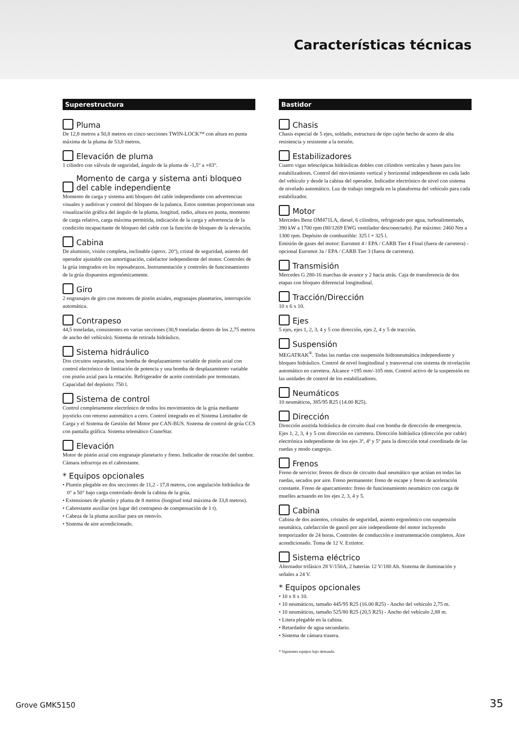Características técnicas
Superestructura
Pluma
De 12,8 metros a 50,8 metros en cinco secciones TWIN-LOCK™ con altura en punta máxima de la pluma de 53,8 metros.
Elevación de pluma
1 cilindro con válvula de seguridad, ángulo de la pluma de -1,5° a +83°.
Momento de carga y sistema anti bloqueo del cable independiente
Momento de carga y sistema anti bloqueo del cable independiente con advertencias visuales y auditivas y control del bloqueo de la palanca. Estos sistemas proporcionan una visualización gráfica del ángulo de la pluma, longitud, radio, altura en punta, momento de carga relativo, carga máxima permitida, indicación de la carga y advertencia de la condición incapacitante de bloqueo del cable con la función de bloqueo de la elevación.
Cabina
De aluminio, visión completa, inclinable (aprox. 20°), cristal de seguridad, asiento del operador ajustable con amortiguación, calefactor independiente del motor. Controles de la grúa integrados en los reposabrazos. Instrumentación y controles de funcionamiento de la grúa dispuestos ergonómicamente.
Giro
2 engranajes de giro con motores de pistón axiales, engranajes planetarios, interrupción automática.
Contrapeso
44,5 toneladas, consistentes en varias secciones (30,9 toneladas dentro de los 2,75 metros de ancho del vehículo). Sistema de retirada hidráulico.
Sistema hidráulico
Dos circuitos separados, una bomba de desplazamiento variable de pistón axial con control electrónico de limitación de potencia y una bomba de desplazamiento variable con pistón axial para la rotación. Refrigerador de aceite controlado por termostato. Capacidad del depósito: 750 l.
Sistema de control
Control completamente electrónico de todos los movimientos de la grúa mediante joysticks con retorno automático a cero. Control integrado en el Sistema Limitador de Carga y el Sistema de Gestión del Motor por CAN-BUS. Sistema de control de grúa CCS con pantalla gráfica. Sistema telemático CraneStar.
Elevación
Motor de pistón axial con engranaje planetario y freno. Indicador de rotación del tambor. Cámara infrarroja en el cabrestante.
* Equipos opcionales
• Plumín plegable en dos secciones de 11,2 - 17,8 metros, con angulación hidráulica de 0° a 50° bajo carga controlado desde la cabina de la grúa.
• Extensiones de plumín y pluma de 8 metros (longitud total máxima de 33,8 metros).
• Cabrestante auxiliar (en lugar del contrapeso de compensación de 1 t).
• Cabeza de la pluma auxiliar para un reenvío.
• Sistema de aire acondicionado.
Bastidor
Chasis
Chasis especial de 5 ejes, soldado, estructura de tipo cajón hecho de acero de alta resistencia y resistente a la torsión.
Estabilizadores
Cuatro vigas telescópicas hidráulicas dobles con cilindros verticales y bases para los estabilizadores. Control del movimiento vertical y horizontal independiente en cada lado del vehículo y desde la cabina del operador. Indicador electrónico de nivel con sistema de nivelado automático. Luz de trabajo integrada en la plataforma del vehículo para cada estabilizador.
Motor
Mercedes Benz OM471LA, diesel, 6 cilindros, refrigerado por agua, turboalimentado, 390 kW a 1700 rpm (80/1269 EWG ventilador desconectado). Par máximo: 2460 Nm a 1300 rpm. Depósito de combustible: 325 l + 325 l.
Emisión de gases del motor: Euromot 4 / EPA / CARB Tier 4 Final (fuera de carretera) - opcional Euromot 3a / EPA / CARB Tier 3 (fuera de carretera).
Transmisión
Mercedes G 280-16 marchas de avance y 2 hacia atrás. Caja de transferencia de dos etapas con bloqueo diferencial longitudinal.
Tracción/Dirección
10 x 6 x 10.
Ejes
5 ejes, ejes 1, 2, 3, 4 y 5 con dirección, ejes 2, 4 y 5 de tracción.
Suspensión
MEGATRAK<sup>®</sup>. Todas las ruedas con suspensión hidroneumática independiente y bloqueo hidráulico. Control de nivel longitudinal y transversal con sistema de nivelación automático en carretera. Alcance +195 mm/-105 mm. Control activo de la suspensión en las unidades de control de los estabilizadores.
Neumáticos
10 neumáticos, 385/95 R25 (14.00 R25).
Dirección
Dirección asistida hidráulica de circuito dual con bomba de dirección de emergencia. Ejes 1, 2, 3, 4 y 5 con dirección en carretera. Dirección hidráulica (dirección por cable) electrónica independiente de los ejes 3º, 4º y 5º para la dirección total coordinada de las ruedas y modo cangrejo.
Frenos
Freno de servicio: frenos de disco de circuito dual neumático que actúan en todas las ruedas, secados por aire. Freno permanente: freno de escape y freno de aceleración constante. Freno de aparcamiento: freno de funcionamiento neumático con carga de muelles actuando en los ejes 2, 3, 4 y 5.
Cabina
Cabina de dos asientos, cristales de seguridad, asiento ergonómico con suspensión neumática, calefacción de gasoil por aire independiente del motor incluyendo temporizador de 24 horas. Controles de conducción e instrumentación completos. Aire acondicionado. Toma de 12 V. Extintor.
Sistema eléctrico
Alternador trifásico 28 V/150A, 2 baterías 12 V/180 Ah. Sistema de iluminación y señales a 24 V.
* Equipos opcionales
• 10 x 8 x 10.
• 10 neumáticos, tamaño 445/95 R25 (16.00 R25) - Ancho del vehículo 2,75 m.
• 10 neumáticos, tamaño 525/80 R25 (20,5 R25) - Ancho del vehículo 2,88 m.
• Litera plegable en la cabina.
• Retardador de agua secundario.
• Sistema de cámara trasera.
* Siguientes equipos bajo demanda.
Grove GMK5150 35